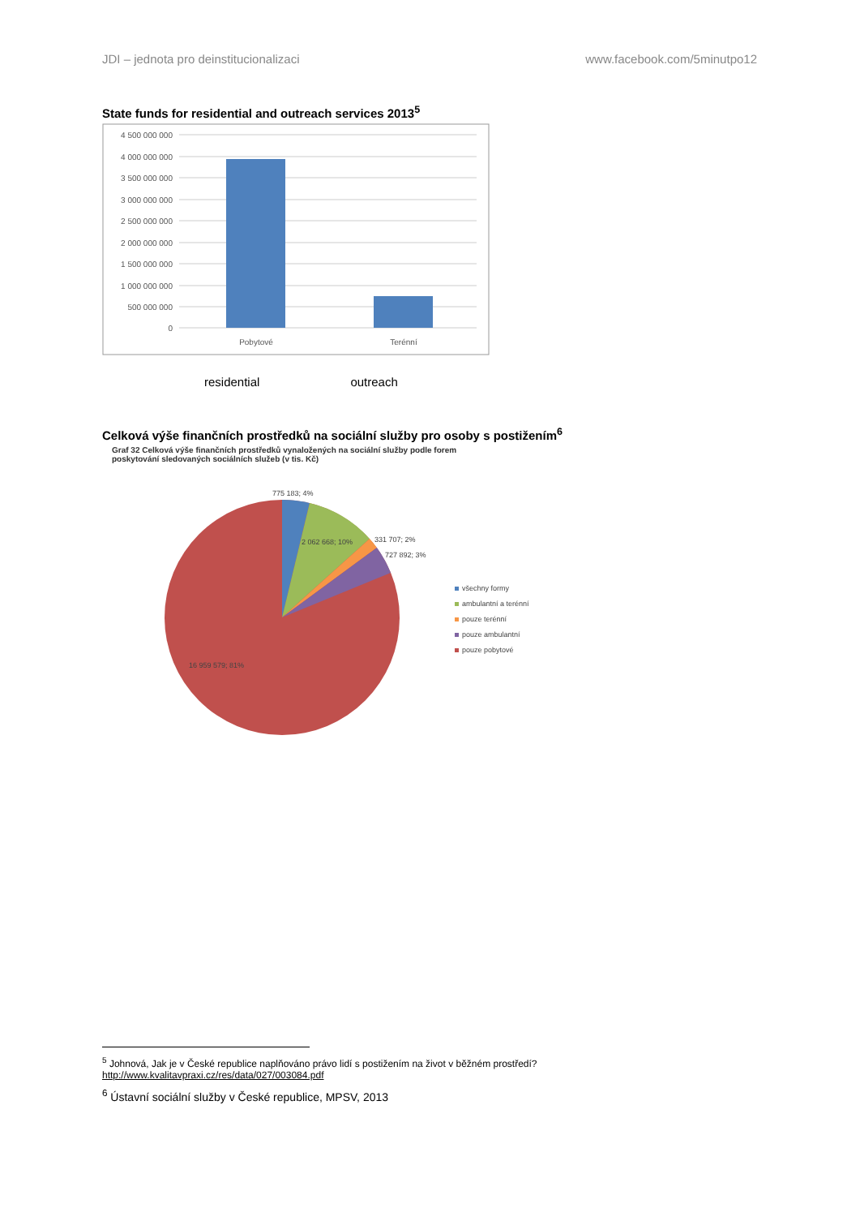JDI – jednota pro deinstitucionalizaci www.facebook.com/5minutpo12
State funds for residential and outreach services 2013<sup>5</sup>
4 500 000 000
4 000 000 000
3 500 000 000
3 000 000 000
2 500 000 000
2 000 000 000
1 500 000 000
1 000 000 000
500 000 000
0
Pobytové
Terénní
residential outreach
Celková výše finančních prostředků na sociální služby pro osoby s postižením<sup>6</sup>
Graf 32 Celková výše finančních prostředků vynaložených na sociální služby podle forem
poskytování sledovaných sociálních služeb (v tis. Kč)
775 183; 4%
2 062 668; 10%
331 707; 2%
727 892; 3%
16 959 579; 81%
všechny formy
ambulantní a terénní
pouze terénní
pouze ambulantní
pouze pobytové
<sup>5</sup> Johnová, Jak je v České republice naplňováno právo lidí s postižením na život v běžném prostředí?
http://www.kvalitavpraxi.cz/res/data/027/003084.pdf
<sup>6</sup> Ústavní sociální služby v České republice, MPSV, 2013